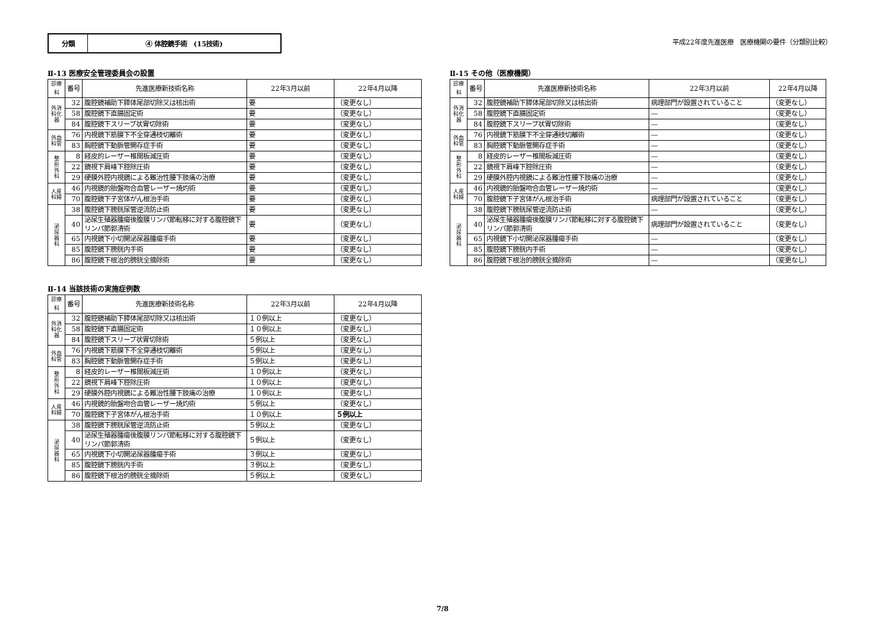分類 ④ 体腔鏡手術　(15技術)
平成22年度先進医療　医療機関の要件（分類別比較）
Ⅱ-13 医療安全管理委員会の設置
| 診療科 | 番号 | 先進医療新技術名称 | 22年3月以前 | 22年4月以降 |
| --- | --- | --- | --- | --- |
| 外消 科化 器 | 32 | 腹腔鏡補助下膵体尾部切除又は核出術 | 要 | （変更なし） |
| | 58 | 腹腔鏡下直腸固定術 | 要 | （変更なし） |
| | 84 | 腹腔鏡下スリーブ状胃切除術 | 要 | （変更なし） |
| 外血 科管 | 76 | 内視鏡下筋膜下不全穿通枝切離術 | 要 | （変更なし） |
| | 83 | 胸腔鏡下動脈管開存症手術 | 要 | （変更なし） |
| 整 形 外 科 | 8 | 経皮的レーザー椎間板減圧術 | 要 | （変更なし） |
| | 22 | 鏡視下肩峰下腔除圧術 | 要 | （変更なし） |
| | 29 | 硬膜外腔内視鏡による難治性腰下肢痛の治療 | 要 | （変更なし） |
| 人産 科婦 | 46 | 内視鏡的胎盤吻合血管レーザー焼灼術 | 要 | （変更なし） |
| | 70 | 腹腔鏡下子宮体がん根治手術 | 要 | （変更なし） |
| 泌 尿 器 科 | 38 | 腹腔鏡下膀胱尿管逆流防止術 | 要 | （変更なし） |
| | 40 | 泌尿生殖器腫瘍後腹膜リンパ節転移に対する腹腔鏡下リンパ節郭清術 | 要 | （変更なし） |
| | 65 | 内視鏡下小切開泌尿器腫瘍手術 | 要 | （変更なし） |
| | 85 | 腹腔鏡下膀胱内手術 | 要 | （変更なし） |
| | 86 | 腹腔鏡下根治的膀胱全摘除術 | 要 | （変更なし） |
Ⅱ-15 その他（医療機関）
| 診療科 | 番号 | 先進医療新技術名称 | 22年3月以前 | 22年4月以降 |
| --- | --- | --- | --- | --- |
| 外消 科化 器 | 32 | 腹腔鏡補助下膵体尾部切除又は核出術 | 病理部門が設置されていること | （変更なし） |
| | 58 | 腹腔鏡下直腸固定術 | — | （変更なし） |
| | 84 | 腹腔鏡下スリーブ状胃切除術 | — | （変更なし） |
| 外血 科管 | 76 | 内視鏡下筋膜下不全穿通枝切離術 | — | （変更なし） |
| | 83 | 胸腔鏡下動脈管開存症手術 | — | （変更なし） |
| 整 形 外 科 | 8 | 経皮的レーザー椎間板減圧術 | — | （変更なし） |
| | 22 | 鏡視下肩峰下腔除圧術 | — | （変更なし） |
| | 29 | 硬膜外腔内視鏡による難治性腰下肢痛の治療 | — | （変更なし） |
| 人産 科婦 | 46 | 内視鏡的胎盤吻合血管レーザー焼灼術 | — | （変更なし） |
| | 70 | 腹腔鏡下子宮体がん根治手術 | 病理部門が設置されていること | （変更なし） |
| 泌 尿 器 科 | 38 | 腹腔鏡下膀胱尿管逆流防止術 | — | （変更なし） |
| | 40 | 泌尿生殖器腫瘍後腹膜リンパ節転移に対する腹腔鏡下リンパ節郭清術 | 病理部門が設置されていること | （変更なし） |
| | 65 | 内視鏡下小切開泌尿器腫瘍手術 | — | （変更なし） |
| | 85 | 腹腔鏡下膀胱内手術 | — | （変更なし） |
| | 86 | 腹腔鏡下根治的膀胱全摘除術 | — | （変更なし） |
Ⅱ-14 当該技術の実施症例数
| 診療科 | 番号 | 先進医療新技術名称 | 22年3月以前 | 22年4月以降 |
| --- | --- | --- | --- | --- |
| 外消 科化 器 | 32 | 腹腔鏡補助下膵体尾部切除又は核出術 | １０例以上 | （変更なし） |
| | 58 | 腹腔鏡下直腸固定術 | １０例以上 | （変更なし） |
| | 84 | 腹腔鏡下スリーブ状胃切除術 | ５例以上 | （変更なし） |
| 外血 科管 | 76 | 内視鏡下筋膜下不全穿通枝切離術 | ５例以上 | （変更なし） |
| | 83 | 胸腔鏡下動脈管開存症手術 | ５例以上 | （変更なし） |
| 整 形 外 科 | 8 | 経皮的レーザー椎間板減圧術 | １０例以上 | （変更なし） |
| | 22 | 鏡視下肩峰下腔除圧術 | １０例以上 | （変更なし） |
| | 29 | 硬膜外腔内視鏡による難治性腰下肢痛の治療 | １０例以上 | （変更なし） |
| 人産 科婦 | 46 | 内視鏡的胎盤吻合血管レーザー焼灼術 | ５例以上 | （変更なし） |
| | 70 | 腹腔鏡下子宮体がん根治手術 | １０例以上 | ５例以上 |
| 泌 尿 器 科 | 38 | 腹腔鏡下膀胱尿管逆流防止術 | ５例以上 | （変更なし） |
| | 40 | 泌尿生殖器腫瘍後腹膜リンパ節転移に対する腹腔鏡下リンパ節郭清術 | ５例以上 | （変更なし） |
| | 65 | 内視鏡下小切開泌尿器腫瘍手術 | ３例以上 | （変更なし） |
| | 85 | 腹腔鏡下膀胱内手術 | ３例以上 | （変更なし） |
| | 86 | 腹腔鏡下根治的膀胱全摘除術 | ５例以上 | （変更なし） |
7/8